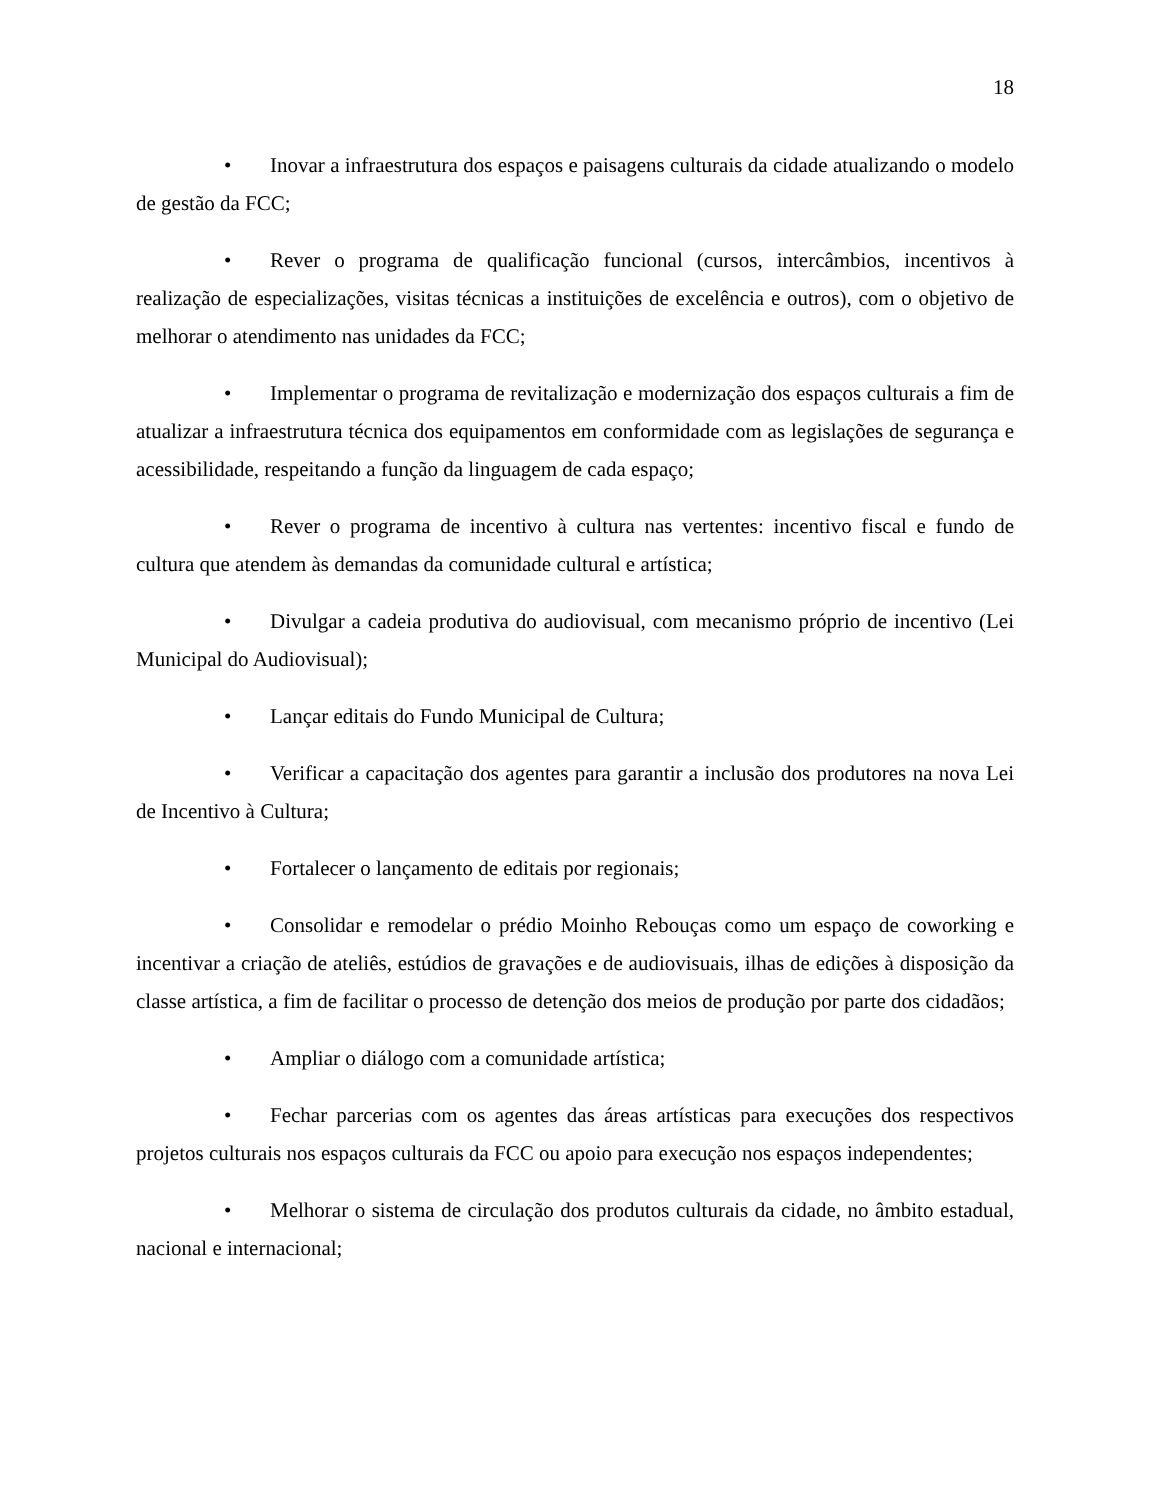18
• Inovar a infraestrutura dos espaços e paisagens culturais da cidade atualizando o modelo de gestão da FCC;
• Rever o programa de qualificação funcional (cursos, intercâmbios, incentivos à realização de especializações, visitas técnicas a instituições de excelência e outros), com o objetivo de melhorar o atendimento nas unidades da FCC;
• Implementar o programa de revitalização e modernização dos espaços culturais a fim de atualizar a infraestrutura técnica dos equipamentos em conformidade com as legislações de segurança e acessibilidade, respeitando a função da linguagem de cada espaço;
• Rever o programa de incentivo à cultura nas vertentes: incentivo fiscal e fundo de cultura que atendem às demandas da comunidade cultural e artística;
• Divulgar a cadeia produtiva do audiovisual, com mecanismo próprio de incentivo (Lei Municipal do Audiovisual);
• Lançar editais do Fundo Municipal de Cultura;
• Verificar a capacitação dos agentes para garantir a inclusão dos produtores na nova Lei de Incentivo à Cultura;
• Fortalecer o lançamento de editais por regionais;
• Consolidar e remodelar o prédio Moinho Rebouças como um espaço de coworking e incentivar a criação de ateliês, estúdios de gravações e de audiovisuais, ilhas de edições à disposição da classe artística, a fim de facilitar o processo de detenção dos meios de produção por parte dos cidadãos;
• Ampliar o diálogo com a comunidade artística;
• Fechar parcerias com os agentes das áreas artísticas para execuções dos respectivos projetos culturais nos espaços culturais da FCC ou apoio para execução nos espaços independentes;
• Melhorar o sistema de circulação dos produtos culturais da cidade, no âmbito estadual, nacional e internacional;